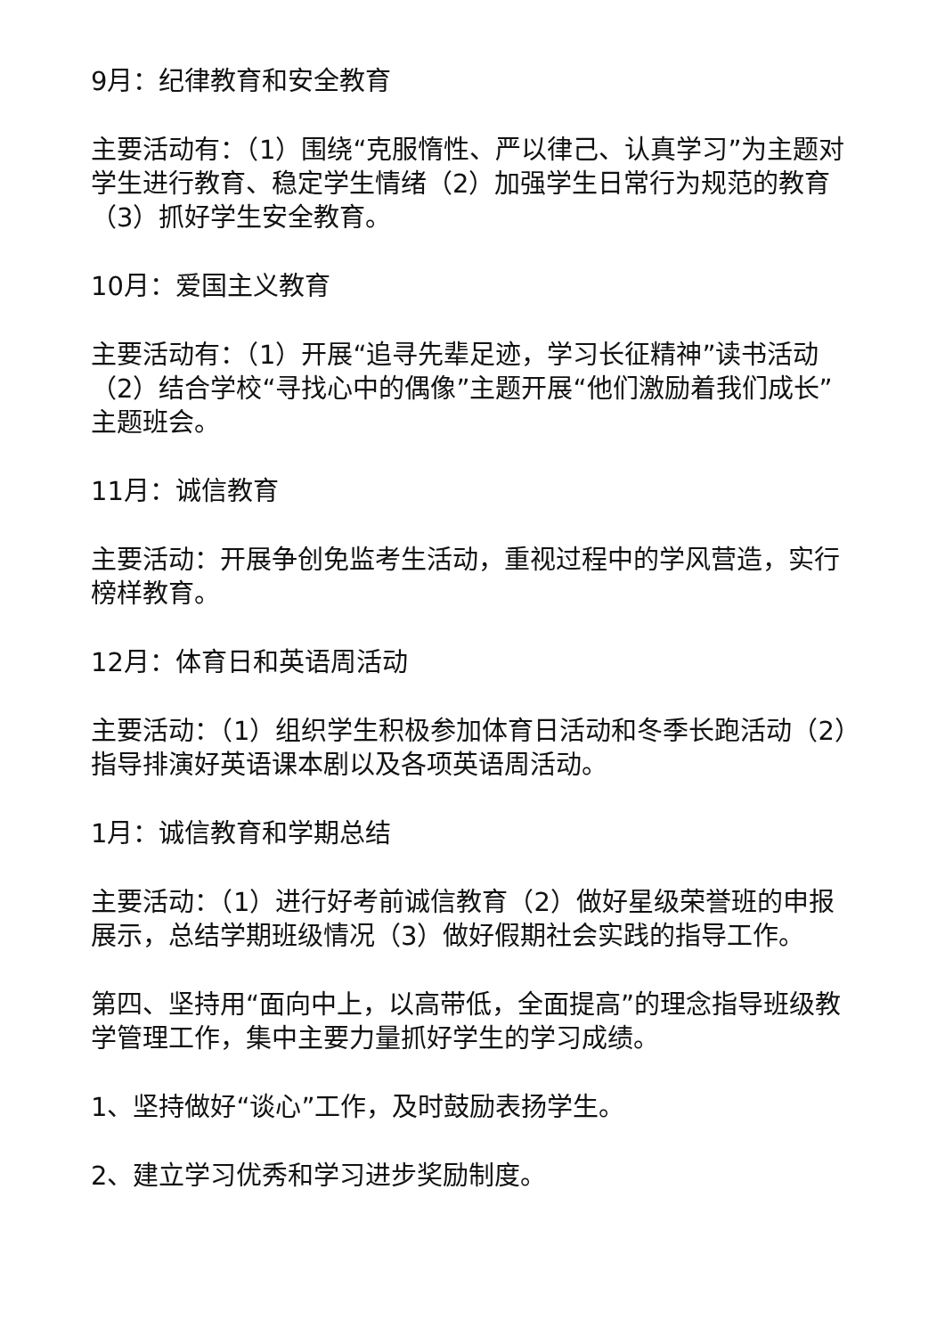9月：纪律教育和安全教育
主要活动有：（1）围绕“克服惰性、严以律己、认真学习”为主题对学生进行教育、稳定学生情绪（2）加强学生日常行为规范的教育（3）抓好学生安全教育。
10月：爱国主义教育
主要活动有：（1）开展“追寻先辈足迹，学习长征精神”读书活动（2）结合学校“寻找心中的偶像”主题开展“他们激励着我们成长”主题班会。
11月：诚信教育
主要活动：开展争创免监考生活动，重视过程中的学风营造，实行榜样教育。
12月：体育日和英语周活动
主要活动：（1）组织学生积极参加体育日活动和冬季长跑活动（2）指导排演好英语课本剧以及各项英语周活动。
1月：诚信教育和学期总结
主要活动：（1）进行好考前诚信教育（2）做好星级荣誉班的申报展示，总结学期班级情况（3）做好假期社会实践的指导工作。
第四、坚持用“面向中上，以高带低，全面提高”的理念指导班级教学管理工作，集中主要力量抓好学生的学习成绩。
1、坚持做好“谈心”工作，及时鼓励表扬学生。
2、建立学习优秀和学习进步奖励制度。